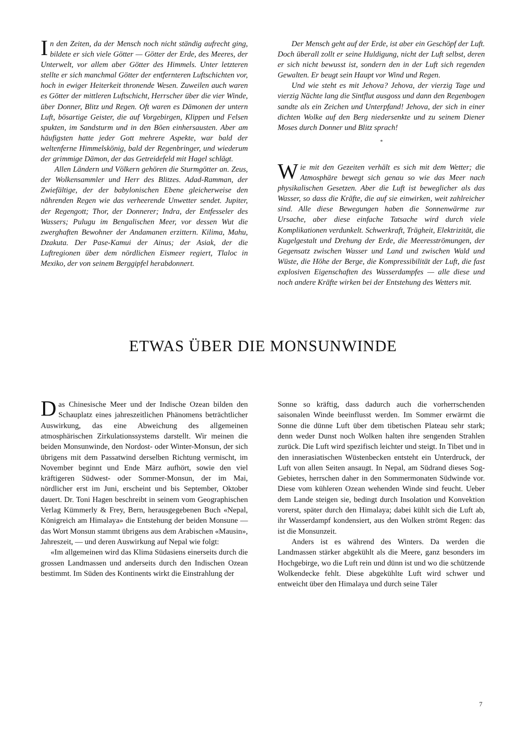In den Zeiten, da der Mensch noch nicht ständig aufrecht ging, bildete er sich viele Götter — Götter der Erde, des Meeres, der Unterwelt, vor allem aber Götter des Himmels. Unter letzteren stellte er sich manchmal Götter der entfernteren Luftschichten vor, hoch in ewiger Heiterkeit thronende Wesen. Zuweilen auch waren es Götter der mittleren Luftschicht, Herrscher über die vier Winde, über Donner, Blitz und Regen. Oft waren es Dämonen der untern Luft, bösartige Geister, die auf Vorgebirgen, Klippen und Felsen spukten, im Sandsturm und in den Böen einhersausten. Aber am häufigsten hatte jeder Gott mehrere Aspekte, war bald der weltenferne Himmelskönig, bald der Regenbringer, und wiederum der grimmige Dämon, der das Getreidefeld mit Hagel schlägt.
Allen Ländern und Völkern gehören die Sturmgötter an. Zeus, der Wolkensammler und Herr des Blitzes. Adad-Ramman, der Zwiefältige, der der babylonischen Ebene gleicherweise den nährenden Regen wie das verheerende Unwetter sendet. Jupiter, der Regengott; Thor, der Donnerer; Indra, der Entfesseler des Wassers; Pulugu im Bengalischen Meer, vor dessen Wut die zwerghaften Bewohner der Andamanen erzittern. Kilima, Mahu, Dzakuta. Der Pase-Kamui der Ainus; der Asiak, der die Luftregionen über dem nördlichen Eismeer regiert, Tlaloc in Mexiko, der von seinem Berggipfel herabdonnert.
Der Mensch geht auf der Erde, ist aber ein Geschöpf der Luft. Doch überall zollt er seine Huldigung, nicht der Luft selbst, deren er sich nicht bewusst ist, sondern den in der Luft sich regenden Gewalten. Er beugt sein Haupt vor Wind und Regen.
Und wie steht es mit Jehova? Jehova, der vierzig Tage und vierzig Nächte lang die Sintflut ausgoss und dann den Regenbogen sandte als ein Zeichen und Unterpfand! Jehova, der sich in einer dichten Wolke auf den Berg niedersenkte und zu seinem Diener Moses durch Donner und Blitz sprach!
*
Wie mit den Gezeiten verhält es sich mit dem Wetter; die Atmosphäre bewegt sich genau so wie das Meer nach physikalischen Gesetzen. Aber die Luft ist beweglicher als das Wasser, so dass die Kräfte, die auf sie einwirken, weit zahlreicher sind. Alle diese Bewegungen haben die Sonnenwärme zur Ursache, aber diese einfache Tatsache wird durch viele Komplikationen verdunkelt. Schwerkraft, Trägheit, Elektrizität, die Kugelgestalt und Drehung der Erde, die Meeresströmungen, der Gegensatz zwischen Wasser und Land und zwischen Wald und Wüste, die Höhe der Berge, die Kompressibilität der Luft, die fast explosiven Eigenschaften des Wasserdampfes — alle diese und noch andere Kräfte wirken bei der Entstehung des Wetters mit.
ETWAS ÜBER DIE MONSUNWINDE
Das Chinesische Meer und der Indische Ozean bilden den Schauplatz eines jahreszeitlichen Phänomens beträchtlicher Auswirkung, das eine Abweichung des allgemeinen atmosphärischen Zirkulationssystems darstellt. Wir meinen die beiden Monsunwinde, den Nordost- oder Winter-Monsun, der sich übrigens mit dem Passatwind derselben Richtung vermischt, im November beginnt und Ende März aufhört, sowie den viel kräftigeren Südwest- oder Sommer-Monsun, der im Mai, nördlicher erst im Juni, erscheint und bis September, Oktober dauert. Dr. Toni Hagen beschreibt in seinem vom Geographischen Verlag Kümmerly & Frey, Bern, herausgegebenen Buch «Nepal, Königreich am Himalaya» die Entstehung der beiden Monsune — das Wort Monsun stammt übrigens aus dem Arabischen «Mausin», Jahreszeit, — und deren Auswirkung auf Nepal wie folgt:
«Im allgemeinen wird das Klima Südasiens einerseits durch die grossen Landmassen und anderseits durch den Indischen Ozean bestimmt. Im Süden des Kontinents wirkt die Einstrahlung der
Sonne so kräftig, dass dadurch auch die vorherrschenden saisonalen Winde beeinflusst werden. Im Sommer erwärmt die Sonne die dünne Luft über dem tibetischen Plateau sehr stark; denn weder Dunst noch Wolken halten ihre sengenden Strahlen zurück. Die Luft wird spezifisch leichter und steigt. In Tibet und in den innerasiatischen Wüstenbecken entsteht ein Unterdruck, der Luft von allen Seiten ansaugt. In Nepal, am Südrand dieses Sog-Gebietes, herrschen daher in den Sommermonaten Südwinde vor. Diese vom kühleren Ozean wehenden Winde sind feucht. Ueber dem Lande steigen sie, bedingt durch Insolation und Konvektion vorerst, später durch den Himalaya; dabei kühlt sich die Luft ab, ihr Wasserdampf kondensiert, aus den Wolken strömt Regen: das ist die Monsunzeit.
Anders ist es während des Winters. Da werden die Landmassen stärker abgekühlt als die Meere, ganz besonders im Hochgebirge, wo die Luft rein und dünn ist und wo die schützende Wolkendecke fehlt. Diese abgekühlte Luft wird schwer und entweicht über den Himalaya und durch seine Täler
7